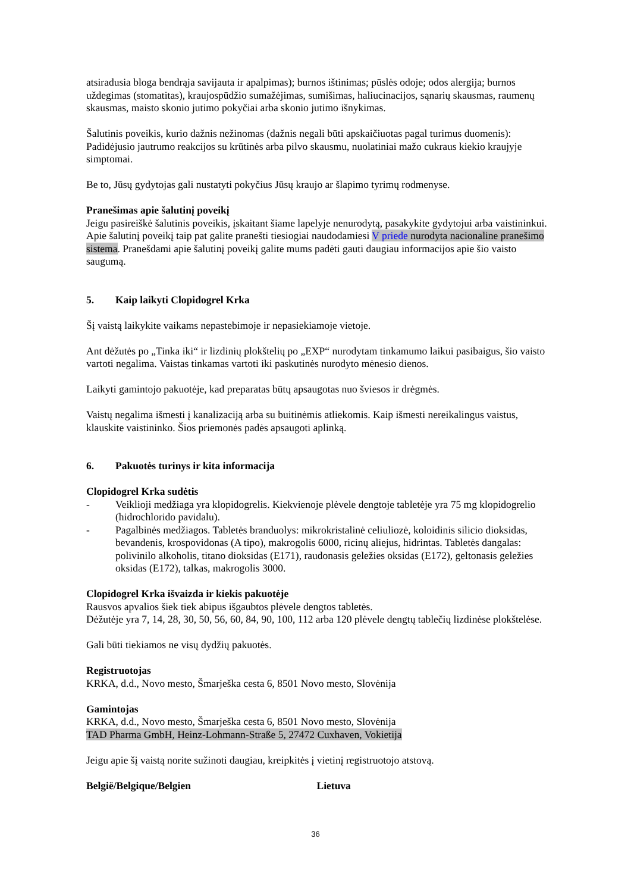atsiradusia bloga bendrąja savijauta ir apalpimas); burnos ištinimas; pūslės odoje; odos alergija; burnos uždegimas (stomatitas), kraujospūdžio sumažėjimas, sumišimas, haliucinacijos, sąnarių skausmas, raumenų skausmas, maisto skonio jutimo pokyčiai arba skonio jutimo išnykimas.
Šalutinis poveikis, kurio dažnis nežinomas (dažnis negali būti apskaičiuotas pagal turimus duomenis): Padidėjusio jautrumo reakcijos su krūtinės arba pilvo skausmu, nuolatiniai mažo cukraus kiekio kraujyje simptomai.
Be to, Jūsų gydytojas gali nustatyti pokyčius Jūsų kraujo ar šlapimo tyrimų rodmenyse.
Pranešimas apie šalutinį poveikį
Jeigu pasireiškė šalutinis poveikis, įskaitant šiame lapelyje nenurodytą, pasakykite gydytojui arba vaistininkui. Apie šalutinį poveikį taip pat galite pranešti tiesiogiai naudodamiesi V priede nurodyta nacionaline pranešimo sistema. Pranešdami apie šalutinį poveikį galite mums padėti gauti daugiau informacijos apie šio vaisto saugumą.
5. Kaip laikyti Clopidogrel Krka
Šį vaistą laikykite vaikams nepastebimoje ir nepasiekiamoje vietoje.
Ant dėžutės po „Tinka iki“ ir lizdinių plokštelių po „EXP“ nurodytam tinkamumo laikui pasibaigus, šio vaisto vartoti negalima. Vaistas tinkamas vartoti iki paskutinės nurodyto mėnesio dienos.
Laikyti gamintojo pakuotėje, kad preparatas būtų apsaugotas nuo šviesos ir drėgmės.
Vaistų negalima išmesti į kanalizaciją arba su buitinėmis atliekomis. Kaip išmesti nereikalingus vaistus, klauskite vaistininko. Šios priemonės padės apsaugoti aplinką.
6. Pakuotės turinys ir kita informacija
Clopidogrel Krka sudėtis
- Veiklioji medžiaga yra klopidogrelis. Kiekvienoje plėvele dengtoje tabletėje yra 75 mg klopidogrelio (hidrochlorido pavidalu).
- Pagalbinės medžiagos. Tabletės branduolys: mikrokristalinė celiuliozė, koloidinis silicio dioksidas, bevandenis, krospovidonas (A tipo), makrogolis 6000, ricinų aliejus, hidrintas. Tabletės dangalas: polivinilo alkoholis, titano dioksidas (E171), raudonasis geležies oksidas (E172), geltonasis geležies oksidas (E172), talkas, makrogolis 3000.
Clopidogrel Krka išvaizda ir kiekis pakuotėje
Rausvos apvalios šiek tiek abipus išgaubtos plėvele dengtos tabletės.
Dėžutėje yra 7, 14, 28, 30, 50, 56, 60, 84, 90, 100, 112 arba 120 plėvele dengtų tablečių lizdinėse plokštelėse.
Gali būti tiekiamos ne visų dydžių pakuotės.
Registruotojas
KRKA, d.d., Novo mesto, Šmarješka cesta 6, 8501 Novo mesto, Slovėnija
Gamintojas
KRKA, d.d., Novo mesto, Šmarješka cesta 6, 8501 Novo mesto, Slovėnija
TAD Pharma GmbH, Heinz-Lohmann-Straße 5, 27472 Cuxhaven, Vokietija
Jeigu apie šį vaistą norite sužinoti daugiau, kreipkitės į vietinį registruotojo atstovą.
België/Belgique/Belgien Lietuva
36